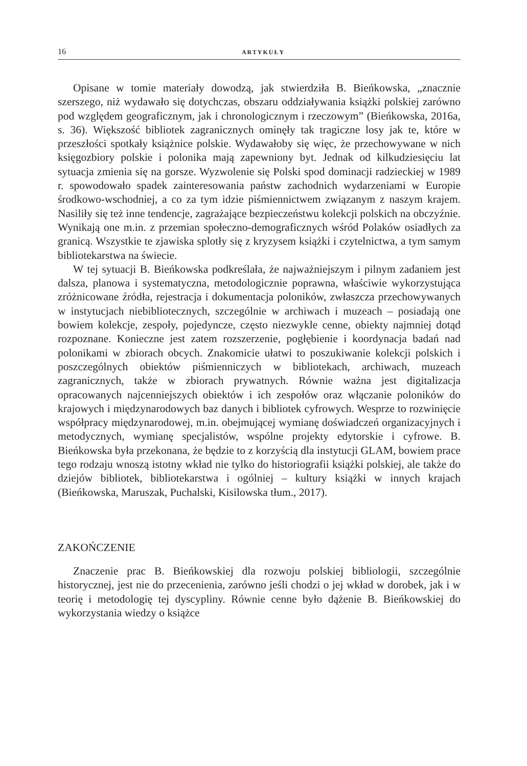16 ARTYKUŁY
Opisane w tomie materiały dowodzą, jak stwierdziła B. Bieńkowska, „znacznie szerszego, niż wydawało się dotychczas, obszaru oddziaływania książki polskiej zarówno pod względem geograficznym, jak i chronologicznym i rzeczowym” (Bieńkowska, 2016a, s. 36). Większość bibliotek zagranicznych ominęły tak tragiczne losy jak te, które w przeszłości spotkały książnice polskie. Wydawałoby się więc, że przechowywane w nich księgozbiory polskie i polonika mają zapewniony byt. Jednak od kilkudziesięciu lat sytuacja zmienia się na gorsze. Wyzwolenie się Polski spod dominacji radzieckiej w 1989 r. spowodowało spadek zainteresowania państw zachodnich wydarzeniami w Europie środkowo-wschodniej, a co za tym idzie piśmiennictwem związanym z naszym krajem. Nasiliły się też inne tendencje, zagrażające bezpieczeństwu kolekcji polskich na obczyźnie. Wynikają one m.in. z przemian społeczno-demograficznych wśród Polaków osiadłych za granicą. Wszystkie te zjawiska splotły się z kryzysem książki i czytelnictwa, a tym samym bibliotekarstwa na świecie.
W tej sytuacji B. Bieńkowska podkreślała, że najważniejszym i pilnym zadaniem jest dalsza, planowa i systematyczna, metodologicznie poprawna, właściwie wykorzystująca zróżnicowane źródła, rejestracja i dokumentacja poloników, zwłaszcza przechowywanych w instytucjach niebibliotecznych, szczególnie w archiwach i muzeach – posiadają one bowiem kolekcje, zespoły, pojedyncze, często niezwykle cenne, obiekty najmniej dotąd rozpoznane. Konieczne jest zatem rozszerzenie, pogłębienie i koordynacja badań nad polonikami w zbiorach obcych. Znakomicie ułatwi to poszukiwanie kolekcji polskich i poszczególnych obiektów piśmienniczych w bibliotekach, archiwach, muzeach zagranicznych, także w zbiorach prywatnych. Równie ważna jest digitalizacja opracowanych najcenniejszych obiektów i ich zespołów oraz włączanie poloników do krajowych i międzynarodowych baz danych i bibliotek cyfrowych. Wesprze to rozwinięcie współpracy międzynarodowej, m.in. obejmującej wymianę doświadczeń organizacyjnych i metodycznych, wymianę specjalistów, wspólne projekty edytorskie i cyfrowe. B. Bieńkowska była przekonana, że będzie to z korzyścią dla instytucji GLAM, bowiem prace tego rodzaju wnoszą istotny wkład nie tylko do historiografii książki polskiej, ale także do dziejów bibliotek, bibliotekarstwa i ogólniej – kultury książki w innych krajach (Bieńkowska, Maruszak, Puchalski, Kisilowska tłum., 2017).
ZAKOŃCZENIE
Znaczenie prac B. Bieńkowskiej dla rozwoju polskiej bibliologii, szczególnie historycznej, jest nie do przecenienia, zarówno jeśli chodzi o jej wkład w dorobek, jak i w teorię i metodologię tej dyscypliny. Równie cenne było dążenie B. Bieńkowskiej do wykorzystania wiedzy o książce